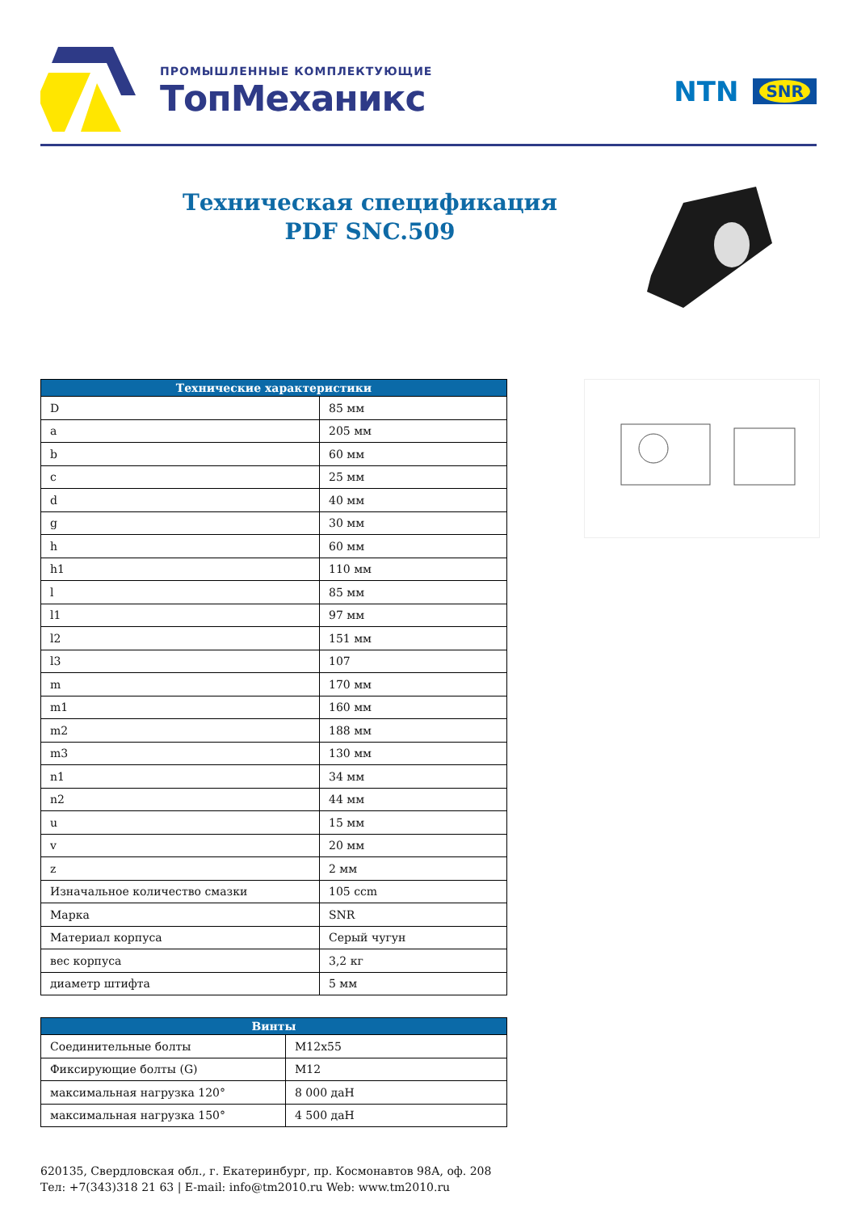ПРОМЫШЛЕННЫЕ КОМПЛЕКТУЮЩИЕ
ТопМеханикс
NTN SNR
Техническая спецификация
PDF SNC.509
| Технические характеристики | |
| --- | --- |
| D | 85 мм |
| a | 205 мм |
| b | 60 мм |
| c | 25 мм |
| d | 40 мм |
| g | 30 мм |
| h | 60 мм |
| h1 | 110 мм |
| l | 85 мм |
| l1 | 97 мм |
| l2 | 151 мм |
| l3 | 107 |
| m | 170 мм |
| m1 | 160 мм |
| m2 | 188 мм |
| m3 | 130 мм |
| n1 | 34 мм |
| n2 | 44 мм |
| u | 15 мм |
| v | 20 мм |
| z | 2 мм |
| Изначальное количество смазки | 105 ccm |
| Марка | SNR |
| Материал корпуса | Серый чугун |
| вес корпуса | 3,2 кг |
| диаметр штифта | 5 мм |
| Винты | |
| --- | --- |
| Соединительные болты | M12x55 |
| Фиксирующие болты (G) | M12 |
| максимальная нагрузка 120° | 8 000 даН |
| максимальная нагрузка 150° | 4 500 даН |
620135, Свердловская обл., г. Екатеринбург, пр. Космонавтов 98А, оф. 208
Тел: +7(343)318 21 63 | E-mail: info@tm2010.ru Web: www.tm2010.ru